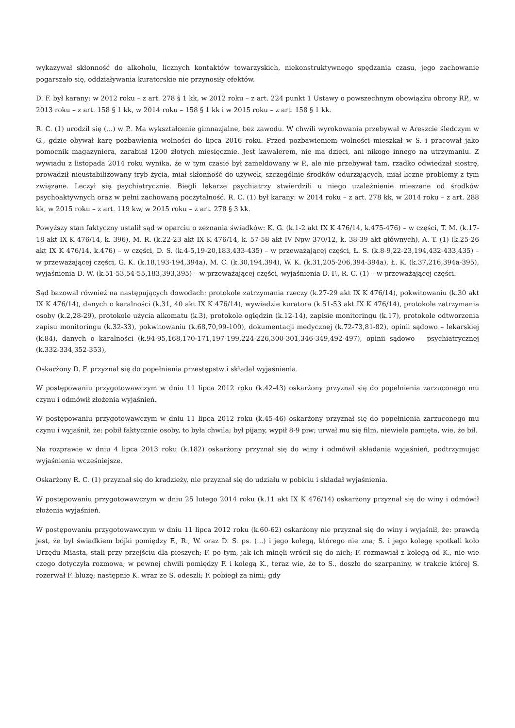wykazywał skłonność do alkoholu, licznych kontaktów towarzyskich, niekonstruktywnego spędzania czasu, jego zachowanie pogarszało się, oddziaływania kuratorskie nie przynosiły efektów.
D. F. był karany: w 2012 roku – z art. 278 § 1 kk, w 2012 roku – z art. 224 punkt 1 Ustawy o powszechnym obowiązku obrony RP,, w 2013 roku – z art. 158 § 1 kk, w 2014 roku – 158 § 1 kk i w 2015 roku – z art. 158 § 1 kk.
R. C. (1) urodził się (...) w P.. Ma wykształcenie gimnazjalne, bez zawodu. W chwili wyrokowania przebywał w Areszcie śledczym w G., gdzie obywał karę pozbawienia wolności do lipca 2016 roku. Przed pozbawieniem wolności mieszkał w S. i pracował jako pomocnik magazyniera, zarabiał 1200 złotych miesięcznie. Jest kawalerem, nie ma dzieci, ani nikogo innego na utrzymaniu. Z wywiadu z listopada 2014 roku wynika, że w tym czasie był zameldowany w P., ale nie przebywał tam, rzadko odwiedzał siostrę, prowadził nieustabilizowany tryb życia, miał skłonność do używek, szczególnie środków odurzających, miał liczne problemy z tym związane. Leczył się psychiatrycznie. Biegli lekarze psychiatrzy stwierdzili u niego uzależnienie mieszane od środków psychoaktywnych oraz w pełni zachowaną poczytalność. R. C. (1) był karany: w 2014 roku – z art. 278 kk, w 2014 roku – z art. 288 kk, w 2015 roku – z art. 119 kw, w 2015 roku – z art. 278 § 3 kk.
Powyższy stan faktyczny ustalił sąd w oparciu o zeznania świadków: K. G. (k.1-2 akt IX K 476/14, k.475-476) – w części, T. M. (k.17-18 akt IX K 476/14, k. 396), M. R. (k.22-23 akt IX K 476/14, k. 57-58 akt IV Npw 370/12, k. 38-39 akt głównych), A. T. (1) (k.25-26 akt IX K 476/14, k.476) – w części, D. S. (k.4-5,19-20,183,433-435) – w przeważającej części, Ł. S. (k.8-9,22-23,194,432-433,435) – w przeważającej części, G. K. (k.18,193-194,394a), M. C. (k.30,194,394), W. K. (k.31,205-206,394-394a), Ł. K. (k.37,216,394a-395), wyjaśnienia D. W. (k.51-53,54-55,183,393,395) – w przeważającej części, wyjaśnienia D. F., R. C. (1) – w przeważającej części.
Sąd bazował również na następujących dowodach: protokole zatrzymania rzeczy (k.27-29 akt IX K 476/14), pokwitowaniu (k.30 akt IX K 476/14), danych o karalności (k.31, 40 akt IX K 476/14), wywiadzie kuratora (k.51-53 akt IX K 476/14), protokole zatrzymania osoby (k.2,28-29), protokole użycia alkomatu (k.3), protokole oględzin (k.12-14), zapisie monitoringu (k.17), protokole odtworzenia zapisu monitoringu (k.32-33), pokwitowaniu (k.68,70,99-100), dokumentacji medycznej (k.72-73,81-82), opinii sądowo – lekarskiej (k.84), danych o karalności (k.94-95,168,170-171,197-199,224-226,300-301,346-349,492-497), opinii sądowo – psychiatrycznej (k.332-334,352-353),
Oskarżony D. F. przyznał się do popełnienia przestępstw i składał wyjaśnienia.
W postępowaniu przygotowawczym w dniu 11 lipca 2012 roku (k.42-43) oskarżony przyznał się do popełnienia zarzuconego mu czynu i odmówił złożenia wyjaśnień.
W postępowaniu przygotowawczym w dniu 11 lipca 2012 roku (k.45-46) oskarżony przyznał się do popełnienia zarzuconego mu czynu i wyjaśnił, że: pobił faktycznie osoby, to była chwila; był pijany, wypił 8-9 piw; urwał mu się film, niewiele pamięta, wie, że bił.
Na rozprawie w dniu 4 lipca 2013 roku (k.182) oskarżony przyznał się do winy i odmówił składania wyjaśnień, podtrzymując wyjaśnienia wcześniejsze.
Oskarżony R. C. (1) przyznał się do kradzieży, nie przyznał się do udziału w pobiciu i składał wyjaśnienia.
W postępowaniu przygotowawczym w dniu 25 lutego 2014 roku (k.11 akt IX K 476/14) oskarżony przyznał się do winy i odmówił złożenia wyjaśnień.
W postępowaniu przygotowawczym w dniu 11 lipca 2012 roku (k.60-62) oskarżony nie przyznał się do winy i wyjaśnił, że: prawdą jest, że był świadkiem bójki pomiędzy F., R., W. oraz D. S. ps. (...) i jego kolegą, którego nie zna; S. i jego kolegę spotkali koło Urzędu Miasta, stali przy przejściu dla pieszych; F. po tym, jak ich minęli wrócił się do nich; F. rozmawiał z kolegą od K., nie wie czego dotyczyła rozmowa; w pewnej chwili pomiędzy F. i kolegą K., teraz wie, że to S., doszło do szarpaniny, w trakcie której S. rozerwał F. bluzę; następnie K. wraz ze S. odeszli; F. pobiegł za nimi; gdy